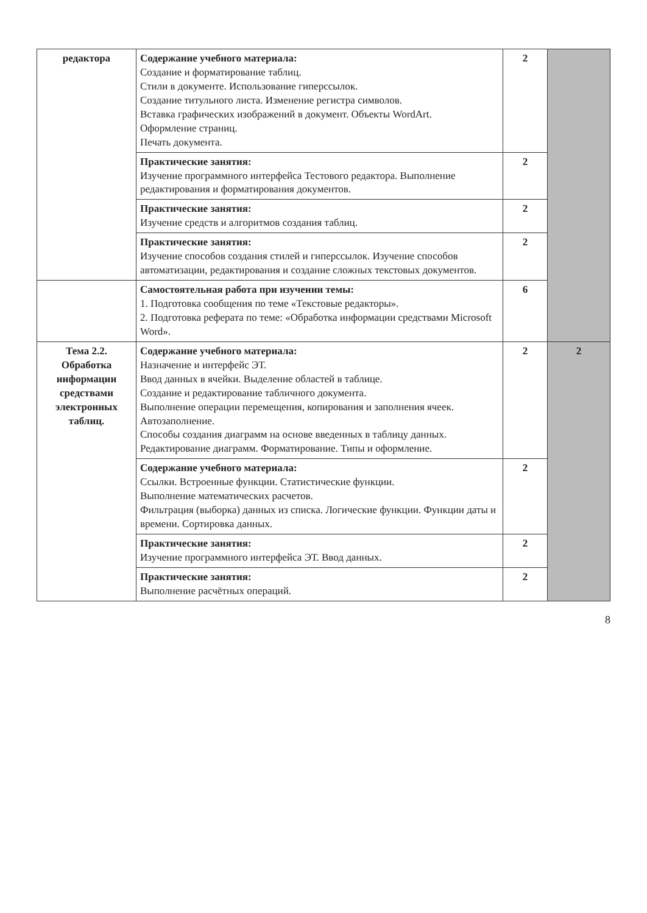| редактора | Содержание учебного материала: Создание и форматирование таблиц. Стили в документе. Использование гиперссылок. Создание титульного листа. Изменение регистра символов. Вставка графических изображений в документ. Объекты WordArt. Оформление страниц. Печать документа. | 2 | |
| | Практические занятия: Изучение программного интерфейса Тестового редактора. Выполнение редактирования и форматирования документов. | 2 | |
| | Практические занятия: Изучение средств и алгоритмов создания таблиц. | 2 | |
| | Практические занятия: Изучение способов создания стилей и гиперссылок. Изучение способов автоматизации, редактирования и создание сложных текстовых документов. | 2 | |
| | Самостоятельная работа при изучении темы: 1. Подготовка сообщения по теме «Текстовые редакторы». 2. Подготовка реферата по теме: «Обработка информации средствами Microsoft Word». | 6 | |
| Тема 2.2. Обработка информации средствами электронных таблиц. | Содержание учебного материала: Назначение и интерфейс ЭТ. Ввод данных в ячейки. Выделение областей в таблице. Создание и редактирование табличного документа. Выполнение операции перемещения, копирования и заполнения ячеек. Автозаполнение. Способы создания диаграмм на основе введенных в таблицу данных. Редактирование диаграмм. Форматирование. Типы и оформление. | 2 | 2 |
| | Содержание учебного материала: Ссылки. Встроенные функции. Статистические функции. Выполнение математических расчетов. Фильтрация (выборка) данных из списка. Логические функции. Функции даты и времени. Сортировка данных. | 2 | |
| | Практические занятия: Изучение программного интерфейса ЭТ. Ввод данных. | 2 | |
| | Практические занятия: Выполнение расчётных операций. | 2 | |
8